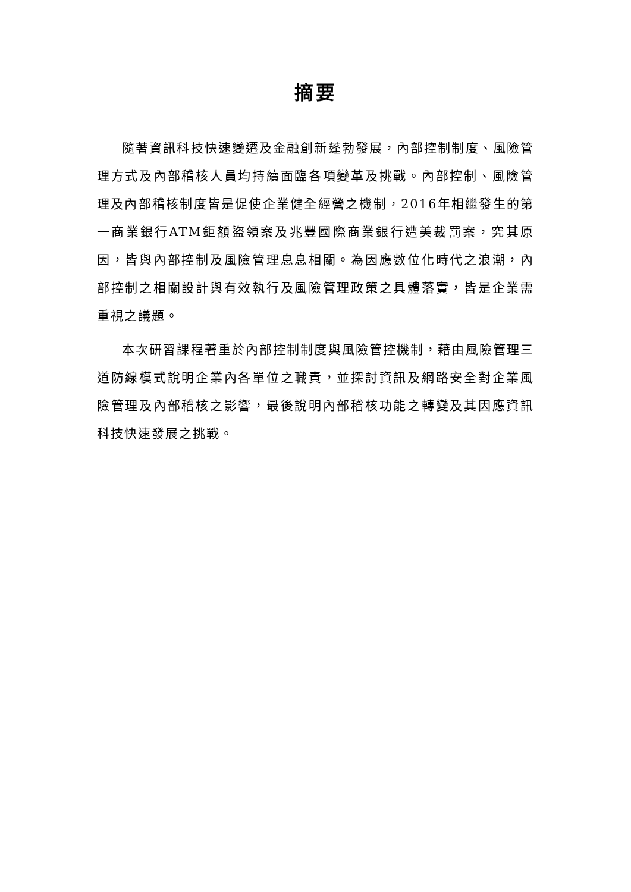摘要
隨著資訊科技快速變遷及金融創新蓬勃發展，內部控制制度、風險管理方式及內部稽核人員均持續面臨各項變革及挑戰。內部控制、風險管理及內部稽核制度皆是促使企業健全經營之機制，2016年相繼發生的第一商業銀行ATM鉅額盜領案及兆豐國際商業銀行遭美裁罰案，究其原因，皆與內部控制及風險管理息息相關。為因應數位化時代之浪潮，內部控制之相關設計與有效執行及風險管理政策之具體落實，皆是企業需重視之議題。
本次研習課程著重於內部控制制度與風險管控機制，藉由風險管理三道防線模式說明企業內各單位之職責，並探討資訊及網路安全對企業風險管理及內部稽核之影響，最後說明內部稽核功能之轉變及其因應資訊科技快速發展之挑戰。